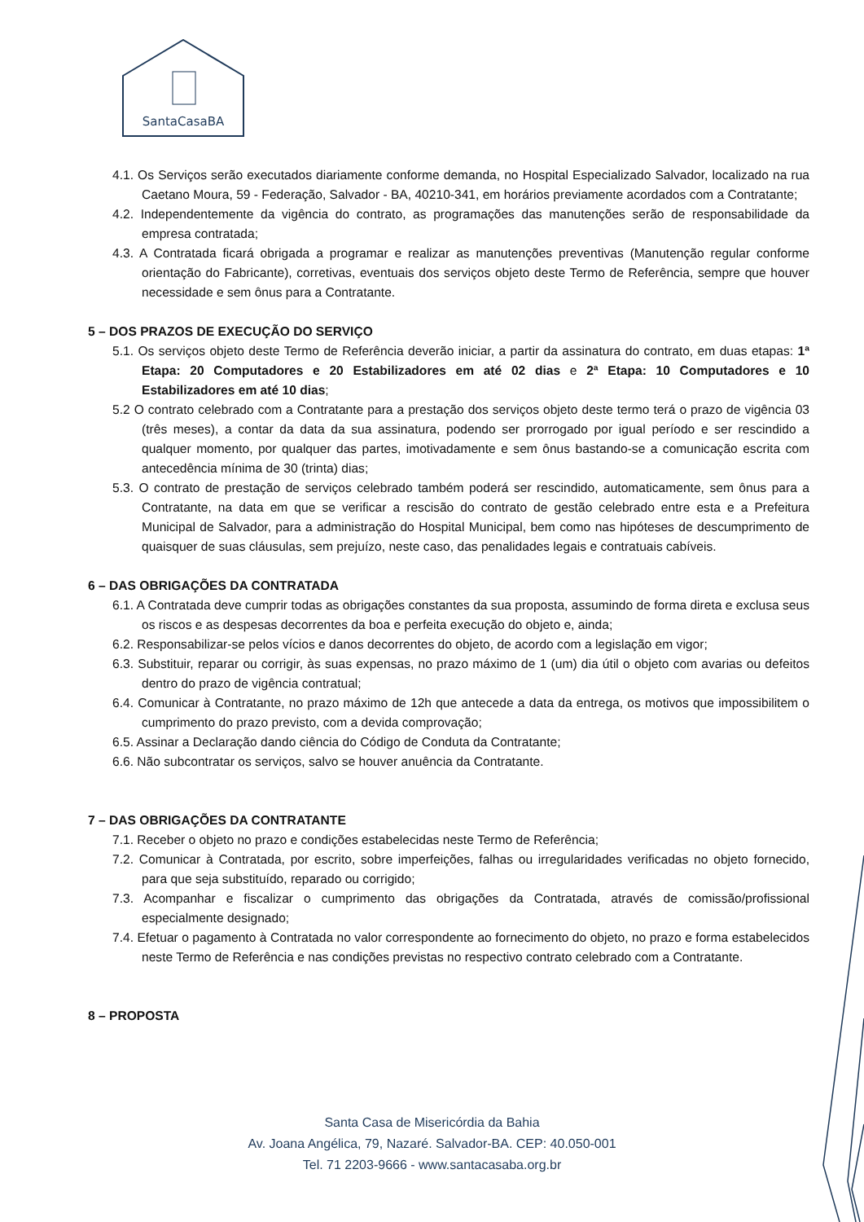SantaCasaBA
4.1. Os Serviços serão executados diariamente conforme demanda, no Hospital Especializado Salvador, localizado na rua Caetano Moura, 59 - Federação, Salvador - BA, 40210-341, em horários previamente acordados com a Contratante;
4.2. Independentemente da vigência do contrato, as programações das manutenções serão de responsabilidade da empresa contratada;
4.3. A Contratada ficará obrigada a programar e realizar as manutenções preventivas (Manutenção regular conforme orientação do Fabricante), corretivas, eventuais dos serviços objeto deste Termo de Referência, sempre que houver necessidade e sem ônus para a Contratante.
5 – DOS PRAZOS DE EXECUÇÃO DO SERVIÇO
5.1. Os serviços objeto deste Termo de Referência deverão iniciar, a partir da assinatura do contrato, em duas etapas: 1ª Etapa: 20 Computadores e 20 Estabilizadores em até 02 dias e 2ª Etapa: 10 Computadores e 10 Estabilizadores em até 10 dias;
5.2 O contrato celebrado com a Contratante para a prestação dos serviços objeto deste termo terá o prazo de vigência 03 (três meses), a contar da data da sua assinatura, podendo ser prorrogado por igual período e ser rescindido a qualquer momento, por qualquer das partes, imotivadamente e sem ônus bastando-se a comunicação escrita com antecedência mínima de 30 (trinta) dias;
5.3. O contrato de prestação de serviços celebrado também poderá ser rescindido, automaticamente, sem ônus para a Contratante, na data em que se verificar a rescisão do contrato de gestão celebrado entre esta e a Prefeitura Municipal de Salvador, para a administração do Hospital Municipal, bem como nas hipóteses de descumprimento de quaisquer de suas cláusulas, sem prejuízo, neste caso, das penalidades legais e contratuais cabíveis.
6 – DAS OBRIGAÇÕES DA CONTRATADA
6.1. A Contratada deve cumprir todas as obrigações constantes da sua proposta, assumindo de forma direta e exclusa seus os riscos e as despesas decorrentes da boa e perfeita execução do objeto e, ainda;
6.2. Responsabilizar-se pelos vícios e danos decorrentes do objeto, de acordo com a legislação em vigor;
6.3. Substituir, reparar ou corrigir, às suas expensas, no prazo máximo de 1 (um) dia útil o objeto com avarias ou defeitos dentro do prazo de vigência contratual;
6.4. Comunicar à Contratante, no prazo máximo de 12h que antecede a data da entrega, os motivos que impossibilitem o cumprimento do prazo previsto, com a devida comprovação;
6.5. Assinar a Declaração dando ciência do Código de Conduta da Contratante;
6.6. Não subcontratar os serviços, salvo se houver anuência da Contratante.
7 – DAS OBRIGAÇÕES DA CONTRATANTE
7.1. Receber o objeto no prazo e condições estabelecidas neste Termo de Referência;
7.2. Comunicar à Contratada, por escrito, sobre imperfeições, falhas ou irregularidades verificadas no objeto fornecido, para que seja substituído, reparado ou corrigido;
7.3. Acompanhar e fiscalizar o cumprimento das obrigações da Contratada, através de comissão/profissional especialmente designado;
7.4. Efetuar o pagamento à Contratada no valor correspondente ao fornecimento do objeto, no prazo e forma estabelecidos neste Termo de Referência e nas condições previstas no respectivo contrato celebrado com a Contratante.
8 – PROPOSTA
Santa Casa de Misericórdia da Bahia
Av. Joana Angélica, 79, Nazaré. Salvador-BA. CEP: 40.050-001
Tel. 71 2203-9666 - www.santacasaba.org.br